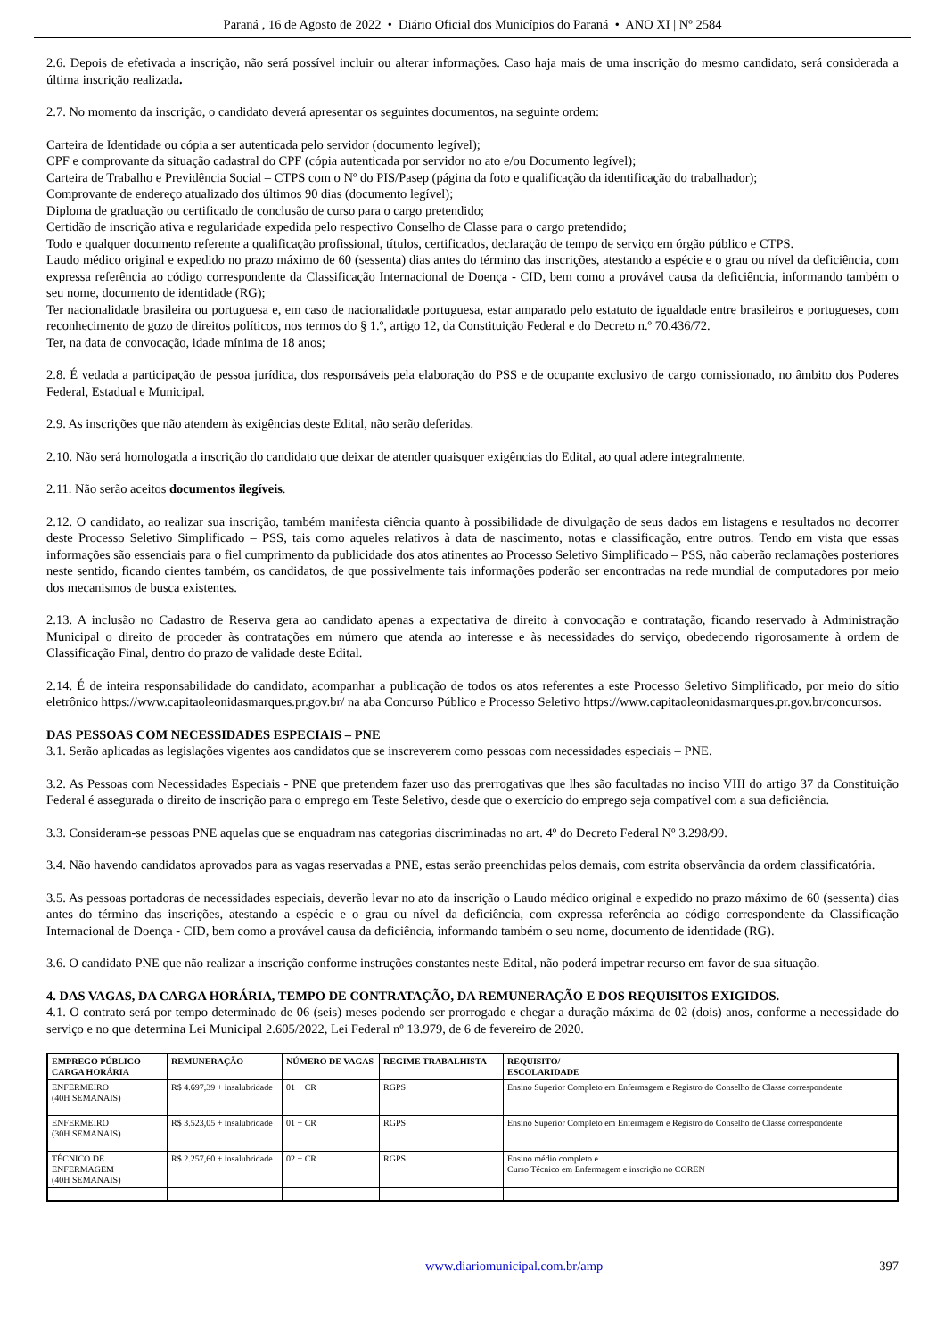Paraná , 16 de Agosto de 2022 • Diário Oficial dos Municípios do Paraná • ANO XI | Nº 2584
2.6. Depois de efetivada a inscrição, não será possível incluir ou alterar informações. Caso haja mais de uma inscrição do mesmo candidato, será considerada a última inscrição realizada.
2.7. No momento da inscrição, o candidato deverá apresentar os seguintes documentos, na seguinte ordem:
Carteira de Identidade ou cópia a ser autenticada pelo servidor (documento legível);
CPF e comprovante da situação cadastral do CPF (cópia autenticada por servidor no ato e/ou Documento legível);
Carteira de Trabalho e Previdência Social – CTPS com o Nº do PIS/Pasep (página da foto e qualificação da identificação do trabalhador);
Comprovante de endereço atualizado dos últimos 90 dias (documento legível);
Diploma de graduação ou certificado de conclusão de curso para o cargo pretendido;
Certidão de inscrição ativa e regularidade expedida pelo respectivo Conselho de Classe para o cargo pretendido;
Todo e qualquer documento referente a qualificação profissional, títulos, certificados, declaração de tempo de serviço em órgão público e CTPS.
Laudo médico original e expedido no prazo máximo de 60 (sessenta) dias antes do término das inscrições, atestando a espécie e o grau ou nível da deficiência, com expressa referência ao código correspondente da Classificação Internacional de Doença - CID, bem como a provável causa da deficiência, informando também o seu nome, documento de identidade (RG);
Ter nacionalidade brasileira ou portuguesa e, em caso de nacionalidade portuguesa, estar amparado pelo estatuto de igualdade entre brasileiros e portugueses, com reconhecimento de gozo de direitos políticos, nos termos do § 1.º, artigo 12, da Constituição Federal e do Decreto n.º 70.436/72.
Ter, na data de convocação, idade mínima de 18 anos;
2.8. É vedada a participação de pessoa jurídica, dos responsáveis pela elaboração do PSS e de ocupante exclusivo de cargo comissionado, no âmbito dos Poderes Federal, Estadual e Municipal.
2.9. As inscrições que não atendem às exigências deste Edital, não serão deferidas.
2.10. Não será homologada a inscrição do candidato que deixar de atender quaisquer exigências do Edital, ao qual adere integralmente.
2.11. Não serão aceitos documentos ilegíveis.
2.12. O candidato, ao realizar sua inscrição, também manifesta ciência quanto à possibilidade de divulgação de seus dados em listagens e resultados no decorrer deste Processo Seletivo Simplificado – PSS, tais como aqueles relativos à data de nascimento, notas e classificação, entre outros. Tendo em vista que essas informações são essenciais para o fiel cumprimento da publicidade dos atos atinentes ao Processo Seletivo Simplificado – PSS, não caberão reclamações posteriores neste sentido, ficando cientes também, os candidatos, de que possivelmente tais informações poderão ser encontradas na rede mundial de computadores por meio dos mecanismos de busca existentes.
2.13. A inclusão no Cadastro de Reserva gera ao candidato apenas a expectativa de direito à convocação e contratação, ficando reservado à Administração Municipal o direito de proceder às contratações em número que atenda ao interesse e às necessidades do serviço, obedecendo rigorosamente à ordem de Classificação Final, dentro do prazo de validade deste Edital.
2.14. É de inteira responsabilidade do candidato, acompanhar a publicação de todos os atos referentes a este Processo Seletivo Simplificado, por meio do sítio eletrônico https://www.capitaoleonidasmarques.pr.gov.br/ na aba Concurso Público e Processo Seletivo https://www.capitaoleonidasmarques.pr.gov.br/concursos.
DAS PESSOAS COM NECESSIDADES ESPECIAIS – PNE
3.1. Serão aplicadas as legislações vigentes aos candidatos que se inscreverem como pessoas com necessidades especiais – PNE.
3.2. As Pessoas com Necessidades Especiais - PNE que pretendem fazer uso das prerrogativas que lhes são facultadas no inciso VIII do artigo 37 da Constituição Federal é assegurada o direito de inscrição para o emprego em Teste Seletivo, desde que o exercício do emprego seja compatível com a sua deficiência.
3.3. Consideram-se pessoas PNE aquelas que se enquadram nas categorias discriminadas no art. 4º do Decreto Federal Nº 3.298/99.
3.4. Não havendo candidatos aprovados para as vagas reservadas a PNE, estas serão preenchidas pelos demais, com estrita observância da ordem classificatória.
3.5. As pessoas portadoras de necessidades especiais, deverão levar no ato da inscrição o Laudo médico original e expedido no prazo máximo de 60 (sessenta) dias antes do término das inscrições, atestando a espécie e o grau ou nível da deficiência, com expressa referência ao código correspondente da Classificação Internacional de Doença - CID, bem como a provável causa da deficiência, informando também o seu nome, documento de identidade (RG).
3.6. O candidato PNE que não realizar a inscrição conforme instruções constantes neste Edital, não poderá impetrar recurso em favor de sua situação.
4. DAS VAGAS, DA CARGA HORÁRIA, TEMPO DE CONTRATAÇÃO, DA REMUNERAÇÃO E DOS REQUISITOS EXIGIDOS.
4.1. O contrato será por tempo determinado de 06 (seis) meses podendo ser prorrogado e chegar a duração máxima de 02 (dois) anos, conforme a necessidade do serviço e no que determina Lei Municipal 2.605/2022, Lei Federal nº 13.979, de 6 de fevereiro de 2020.
| EMPREGO PÚBLICO CARGA HORÁRIA | REMUNERAÇÃO | NÚMERO DE VAGAS | REGIME TRABALHISTA | REQUISITO/ ESCOLARIDADE |
| --- | --- | --- | --- | --- |
| ENFERMEIRO (40H SEMANAIS) | R$ 4.697,39 + insalubridade | 01 + CR | RGPS | Ensino Superior Completo em Enfermagem e Registro do Conselho de Classe correspondente |
| ENFERMEIRO (30H SEMANAIS) | R$ 3.523,05 + insalubridade | 01 + CR | RGPS | Ensino Superior Completo em Enfermagem e Registro do Conselho de Classe correspondente |
| TÉCNICO DE ENFERMAGEM (40H SEMANAIS) | R$ 2.257,60 + insalubridade | 02 + CR | RGPS | Ensino médio completo e Curso Técnico em Enfermagem e inscrição no COREN |
www.diariomunicipal.com.br/amp 397